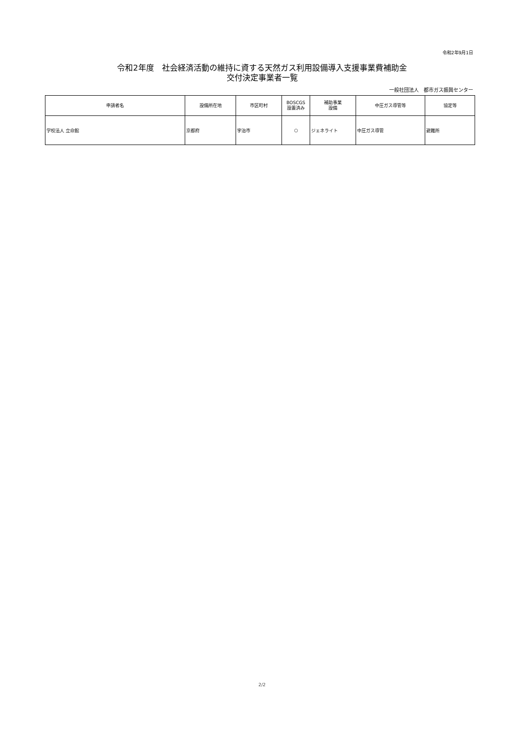令和2年9月1日
令和2年度　社会経済活動の維持に資する天然ガス利用設備導入支援事業費補助金
交付決定事業者一覧
一般社団法人　都市ガス振興センター
| 申請者名 | 設備所在地 | 市区町村 | BOSCGS 設置済み | 補助事業 設備 | 中圧ガス導管等 | 協定等 |
| --- | --- | --- | --- | --- | --- | --- |
| 学校法人 立命館 | 京都府 | 宇治市 | ○ | ジェネライト | 中圧ガス導管 | 避難所 |
2/2